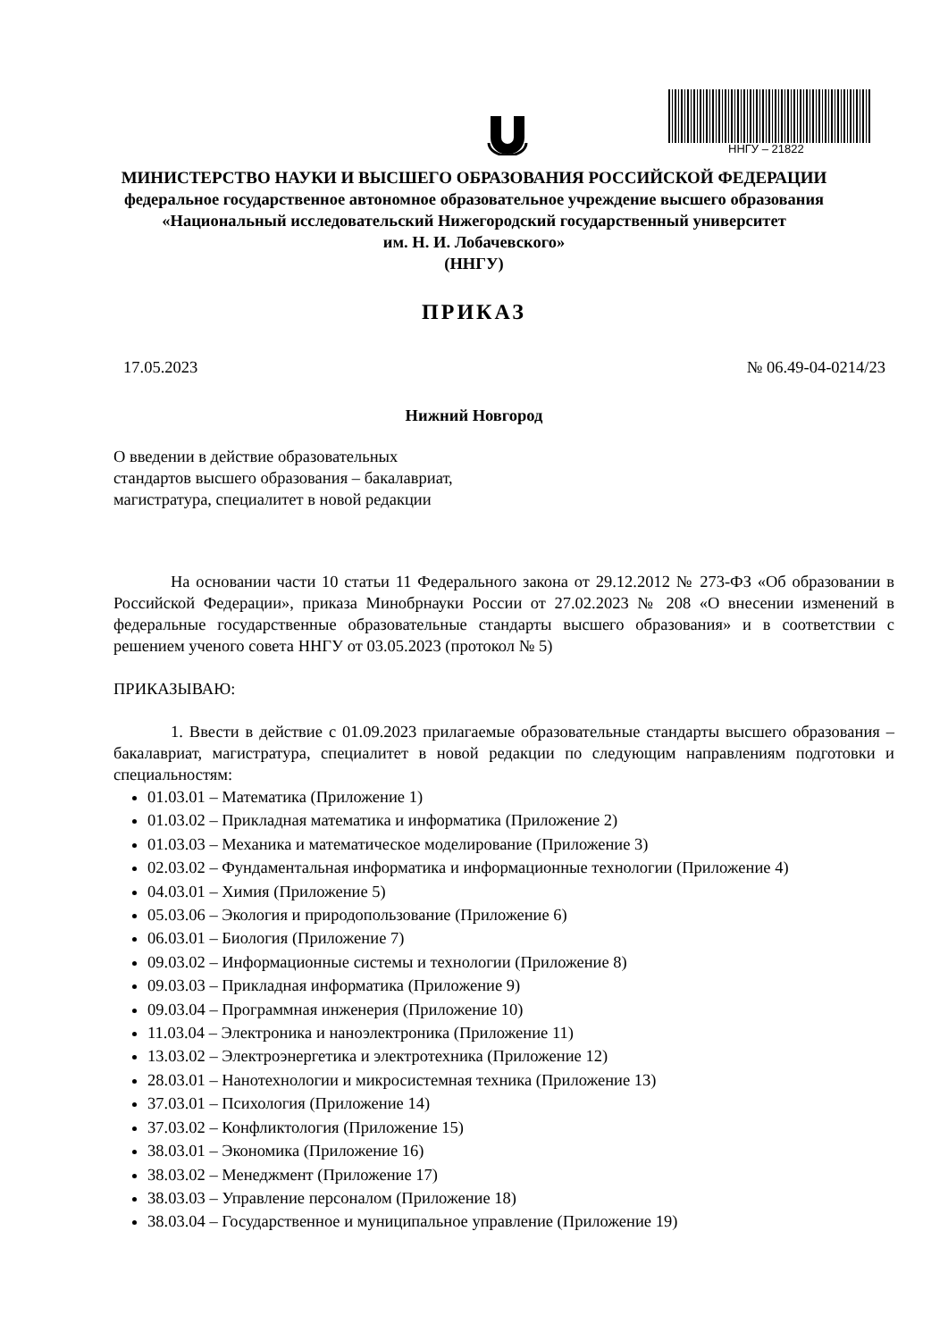ННГУ – 21822
МИНИСТЕРСТВО НАУКИ И ВЫСШЕГО ОБРАЗОВАНИЯ РОССИЙСКОЙ ФЕДЕРАЦИИ
федеральное государственное автономное образовательное учреждение высшего образования
«Национальный исследовательский Нижегородский государственный университет
им. Н. И. Лобачевского»
(ННГУ)
ПРИКАЗ
17.05.2023 № 06.49-04-0214/23
Нижний Новгород
О введении в действие образовательных стандартов высшего образования – бакалавриат, магистратура, специалитет в новой редакции
На основании части 10 статьи 11 Федерального закона от 29.12.2012 № 273-ФЗ «Об образовании в Российской Федерации», приказа Минобрнауки России от 27.02.2023 № 208 «О внесении изменений в федеральные государственные образовательные стандарты высшего образования» и в соответствии с решением ученого совета ННГУ от 03.05.2023 (протокол № 5)
ПРИКАЗЫВАЮ:
1. Ввести в действие с 01.09.2023 прилагаемые образовательные стандарты высшего образования – бакалавриат, магистратура, специалитет в новой редакции по следующим направлениям подготовки и специальностям:
01.03.01 – Математика (Приложение 1)
01.03.02 – Прикладная математика и информатика (Приложение 2)
01.03.03 – Механика и математическое моделирование (Приложение 3)
02.03.02 – Фундаментальная информатика и информационные технологии (Приложение 4)
04.03.01 – Химия (Приложение 5)
05.03.06 – Экология и природопользование (Приложение 6)
06.03.01 – Биология (Приложение 7)
09.03.02 – Информационные системы и технологии (Приложение 8)
09.03.03 – Прикладная информатика (Приложение 9)
09.03.04 – Программная инженерия (Приложение 10)
11.03.04 – Электроника и наноэлектроника (Приложение 11)
13.03.02 – Электроэнергетика и электротехника (Приложение 12)
28.03.01 – Нанотехнологии и микросистемная техника (Приложение 13)
37.03.01 – Психология (Приложение 14)
37.03.02 – Конфликтология (Приложение 15)
38.03.01 – Экономика (Приложение 16)
38.03.02 – Менеджмент (Приложение 17)
38.03.03 – Управление персоналом (Приложение 18)
38.03.04 – Государственное и муниципальное управление (Приложение 19)